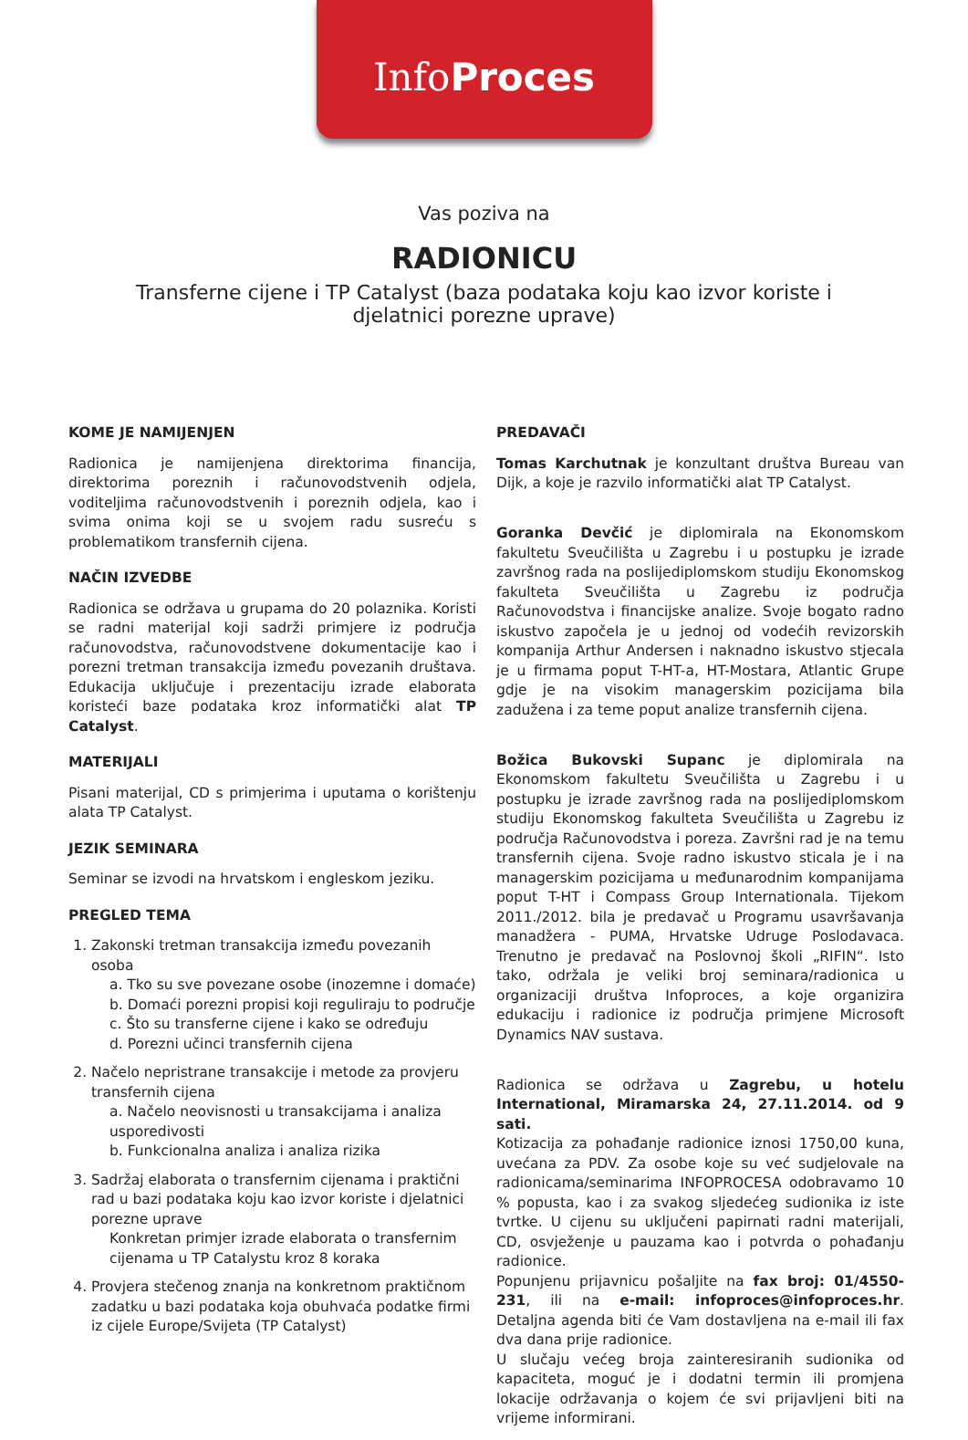InfoProces
Vas poziva na
RADIONICU
Transferne cijene i TP Catalyst (baza podataka koju kao izvor koriste i djelatnici porezne uprave)
KOME JE NAMIJENJEN
Radionica je namijenjena direktorima financija, direktorima poreznih i računovodstvenih odjela, voditeljima računovodstvenih i poreznih odjela, kao i svima onima koji se u svojem radu susreću s problematikom transfernih cijena.
NAČIN IZVEDBE
Radionica se održava u grupama do 20 polaznika. Koristi se radni materijal koji sadrži primjere iz područja računovodstva, računovodstvene dokumentacije kao i porezni tretman transakcija između povezanih društava. Edukacija uključuje i prezentaciju izrade elaborata koristeći baze podataka kroz informatički alat TP Catalyst.
MATERIJALI
Pisani materijal, CD s primjerima i uputama o korištenju alata TP Catalyst.
JEZIK SEMINARA
Seminar se izvodi na hrvatskom i engleskom jeziku.
PREGLED TEMA
1. Zakonski tretman transakcija između povezanih osoba
a. Tko su sve povezane osobe (inozemne i domaće)
b. Domaći porezni propisi koji reguliraju to područje
c. Što su transferne cijene i kako se određuju
d. Porezni učinci transfernih cijena
2. Načelo nepristrane transakcije i metode za provjeru transfernih cijena
a. Načelo neovisnosti u transakcijama i analiza usporedivosti
b. Funkcionalna analiza i analiza rizika
3. Sadržaj elaborata o transfernim cijenama i praktični rad u bazi podataka koju kao izvor koriste i djelatnici porezne uprave
Konkretan primjer izrade elaborata o transfernim cijenama u TP Catalystu kroz 8 koraka
4. Provjera stečenog znanja na konkretnom praktičnom zadatku u bazi podataka koja obuhvaća podatke firmi iz cijele Europe/Svijeta (TP Catalyst)
PREDAVAČI
Tomas Karchutnak je konzultant društva Bureau van Dijk, a koje je razvilo informatički alat TP Catalyst.
Goranka Devčić je diplomirala na Ekonomskom fakultetu Sveučilišta u Zagrebu i u postupku je izrade završnog rada na poslijediplomskom studiju Ekonomskog fakulteta Sveučilišta u Zagrebu iz područja Računovodstva i financijske analize. Svoje bogato radno iskustvo započela je u jednoj od vodećih revizorskih kompanija Arthur Andersen i naknadno iskustvo stjecala je u firmama poput T-HT-a, HT-Mostara, Atlantic Grupe gdje je na visokim managerskim pozicijama bila zadužena i za teme poput analize transfernih cijena.
Božica Bukovski Supanc je diplomirala na Ekonomskom fakultetu Sveučilišta u Zagrebu i u postupku je izrade završnog rada na poslijediplomskom studiju Ekonomskog fakulteta Sveučilišta u Zagrebu iz područja Računovodstva i poreza. Završni rad je na temu transfernih cijena. Svoje radno iskustvo sticala je i na managerskim pozicijama u međunarodnim kompanijama poput T-HT i Compass Group Internationala. Tijekom 2011./2012. bila je predavač u Programu usavršavanja manadžera - PUMA, Hrvatske Udruge Poslodavaca. Trenutno je predavač na Poslovnoj školi „RIFIN“. Isto tako, održala je veliki broj seminara/radionica u organizaciji društva Infoproces, a koje organizira edukaciju i radionice iz područja primjene Microsoft Dynamics NAV sustava.
Radionica se održava u Zagrebu, u hotelu International, Miramarska 24, 27.11.2014. od 9 sati.
Kotizacija za pohađanje radionice iznosi 1750,00 kuna, uvećana za PDV. Za osobe koje su već sudjelovale na radionicama/seminarima INFOPROCESA odobravamo 10 % popusta, kao i za svakog sljedećeg sudionika iz iste tvrtke. U cijenu su uključeni papirnati radni materijali, CD, osvježenje u pauzama kao i potvrda o pohađanju radionice.
Popunjenu prijavnicu pošaljite na fax broj: 01/4550-231, ili na e-mail: infoproces@infoproces.hr. Detaljna agenda biti će Vam dostavljena na e-mail ili fax dva dana prije radionice.
U slučaju većeg broja zainteresiranih sudionika od kapaciteta, moguć je i dodatni termin ili promjena lokacije održavanja o kojem će svi prijavljeni biti na vrijeme informirani.